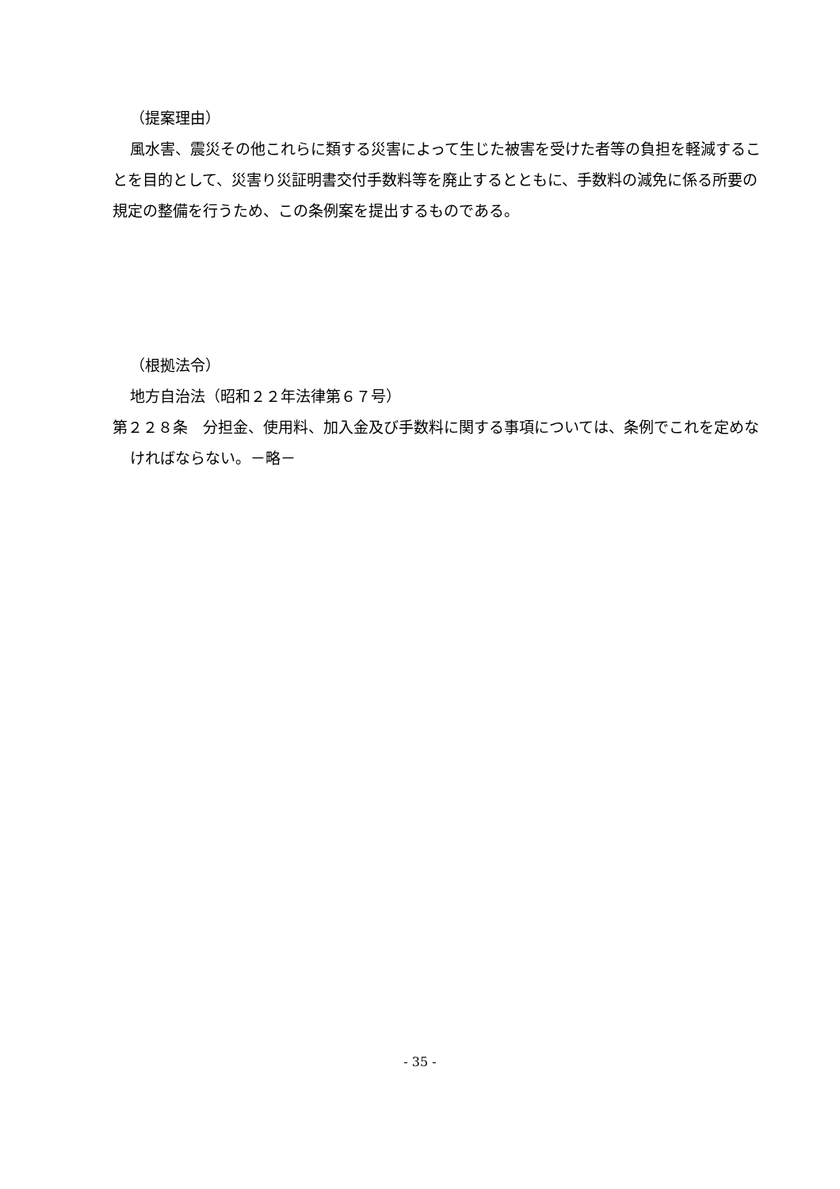（提案理由）
風水害、震災その他これらに類する災害によって生じた被害を受けた者等の負担を軽減することを目的として、災害り災証明書交付手数料等を廃止するとともに、手数料の減免に係る所要の規定の整備を行うため、この条例案を提出するものである。
（根拠法令）
地方自治法（昭和２２年法律第６７号）
第２２８条　分担金、使用料、加入金及び手数料に関する事項については、条例でこれを定めなければならない。－略－
- 35 -